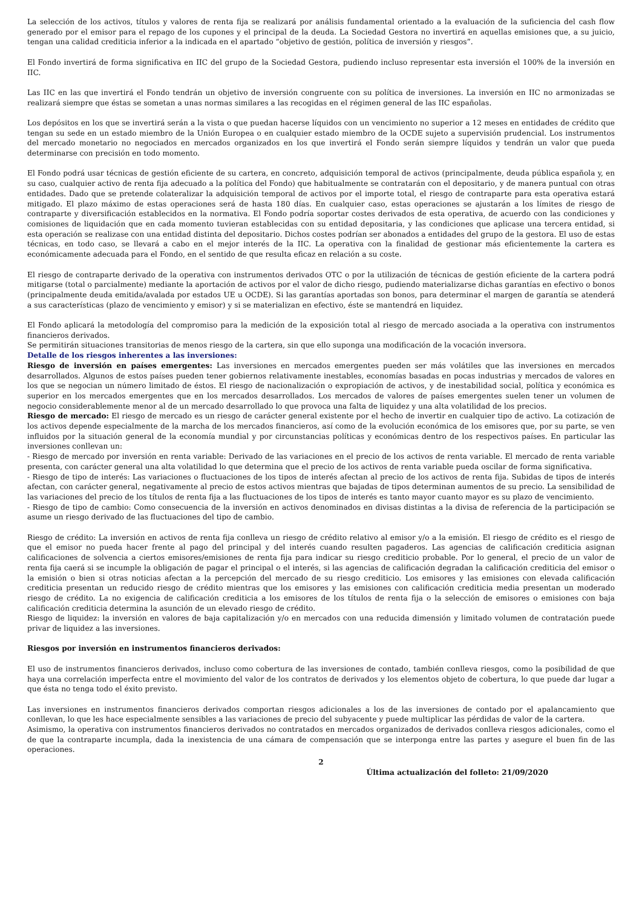La selección de los activos, títulos y valores de renta fija se realizará por análisis fundamental orientado a la evaluación de la suficiencia del cash flow generado por el emisor para el repago de los cupones y el principal de la deuda. La Sociedad Gestora no invertirá en aquellas emisiones que, a su juicio, tengan una calidad crediticia inferior a la indicada en el apartado “objetivo de gestión, política de inversión y riesgos”.
El Fondo invertirá de forma significativa en IIC del grupo de la Sociedad Gestora, pudiendo incluso representar esta inversión el 100% de la inversión en IIC.
Las IIC en las que invertirá el Fondo tendrán un objetivo de inversión congruente con su política de inversiones. La inversión en IIC no armonizadas se realizará siempre que éstas se sometan a unas normas similares a las recogidas en el régimen general de las IIC españolas.
Los depósitos en los que se invertirá serán a la vista o que puedan hacerse líquidos con un vencimiento no superior a 12 meses en entidades de crédito que tengan su sede en un estado miembro de la Unión Europea o en cualquier estado miembro de la OCDE sujeto a supervisión prudencial. Los instrumentos del mercado monetario no negociados en mercados organizados en los que invertirá el Fondo serán siempre líquidos y tendrán un valor que pueda determinarse con precisión en todo momento.
El Fondo podrá usar técnicas de gestión eficiente de su cartera, en concreto, adquisición temporal de activos (principalmente, deuda pública española y, en su caso, cualquier activo de renta fija adecuado a la política del Fondo) que habitualmente se contratarán con el depositario, y de manera puntual con otras entidades. Dado que se pretende colateralizar la adquisición temporal de activos por el importe total, el riesgo de contraparte para esta operativa estará mitigado. El plazo máximo de estas operaciones será de hasta 180 días. En cualquier caso, estas operaciones se ajustarán a los límites de riesgo de contraparte y diversificación establecidos en la normativa. El Fondo podría soportar costes derivados de esta operativa, de acuerdo con las condiciones y comisiones de liquidación que en cada momento tuvieran establecidas con su entidad depositaria, y las condiciones que aplicase una tercera entidad, si esta operación se realizase con una entidad distinta del depositario. Dichos costes podrían ser abonados a entidades del grupo de la gestora. El uso de estas técnicas, en todo caso, se llevará a cabo en el mejor interés de la IIC. La operativa con la finalidad de gestionar más eficientemente la cartera es económicamente adecuada para el Fondo, en el sentido de que resulta eficaz en relación a su coste.
El riesgo de contraparte derivado de la operativa con instrumentos derivados OTC o por la utilización de técnicas de gestión eficiente de la cartera podrá mitigarse (total o parcialmente) mediante la aportación de activos por el valor de dicho riesgo, pudiendo materializarse dichas garantías en efectivo o bonos (principalmente deuda emitida/avalada por estados UE u OCDE). Si las garantías aportadas son bonos, para determinar el margen de garantía se atenderá a sus características (plazo de vencimiento y emisor) y si se materializan en efectivo, éste se mantendrá en liquidez.
El Fondo aplicará la metodología del compromiso para la medición de la exposición total al riesgo de mercado asociada a la operativa con instrumentos financieros derivados.
Se permitirán situaciones transitorias de menos riesgo de la cartera, sin que ello suponga una modificación de la vocación inversora.
Detalle de los riesgos inherentes a las inversiones:
Riesgo de inversión en países emergentes: Las inversiones en mercados emergentes pueden ser más volátiles que las inversiones en mercados desarrollados. Algunos de estos países pueden tener gobiernos relativamente inestables, economías basadas en pocas industrias y mercados de valores en los que se negocian un número limitado de éstos. El riesgo de nacionalización o expropiación de activos, y de inestabilidad social, política y económica es superior en los mercados emergentes que en los mercados desarrollados. Los mercados de valores de países emergentes suelen tener un volumen de negocio considerablemente menor al de un mercado desarrollado lo que provoca una falta de liquidez y una alta volatilidad de los precios.
Riesgo de mercado: El riesgo de mercado es un riesgo de carácter general existente por el hecho de invertir en cualquier tipo de activo. La cotización de los activos depende especialmente de la marcha de los mercados financieros, así como de la evolución económica de los emisores que, por su parte, se ven influidos por la situación general de la economía mundial y por circunstancias políticas y económicas dentro de los respectivos países. En particular las inversiones conllevan un:
- Riesgo de mercado por inversión en renta variable: Derivado de las variaciones en el precio de los activos de renta variable. El mercado de renta variable presenta, con carácter general una alta volatilidad lo que determina que el precio de los activos de renta variable pueda oscilar de forma significativa.
- Riesgo de tipo de interés: Las variaciones o fluctuaciones de los tipos de interés afectan al precio de los activos de renta fija. Subidas de tipos de interés afectan, con carácter general, negativamente al precio de estos activos mientras que bajadas de tipos determinan aumentos de su precio. La sensibilidad de las variaciones del precio de los títulos de renta fija a las fluctuaciones de los tipos de interés es tanto mayor cuanto mayor es su plazo de vencimiento.
- Riesgo de tipo de cambio: Como consecuencia de la inversión en activos denominados en divisas distintas a la divisa de referencia de la participación se asume un riesgo derivado de las fluctuaciones del tipo de cambio.
Riesgo de crédito: La inversión en activos de renta fija conlleva un riesgo de crédito relativo al emisor y/o a la emisión. El riesgo de crédito es el riesgo de que el emisor no pueda hacer frente al pago del principal y del interés cuando resulten pagaderos. Las agencias de calificación crediticia asignan calificaciones de solvencia a ciertos emisores/emisiones de renta fija para indicar su riesgo crediticio probable. Por lo general, el precio de un valor de renta fija caerá si se incumple la obligación de pagar el principal o el interés, si las agencias de calificación degradan la calificación crediticia del emisor o la emisión o bien si otras noticias afectan a la percepción del mercado de su riesgo crediticio. Los emisores y las emisiones con elevada calificación crediticia presentan un reducido riesgo de crédito mientras que los emisores y las emisiones con calificación crediticia media presentan un moderado riesgo de crédito. La no exigencia de calificación crediticia a los emisores de los títulos de renta fija o la selección de emisores o emisiones con baja calificación crediticia determina la asunción de un elevado riesgo de crédito.
Riesgo de liquidez: la inversión en valores de baja capitalización y/o en mercados con una reducida dimensión y limitado volumen de contratación puede privar de liquidez a las inversiones.
Riesgos por inversión en instrumentos financieros derivados:
El uso de instrumentos financieros derivados, incluso como cobertura de las inversiones de contado, también conlleva riesgos, como la posibilidad de que haya una correlación imperfecta entre el movimiento del valor de los contratos de derivados y los elementos objeto de cobertura, lo que puede dar lugar a que ésta no tenga todo el éxito previsto.
Las inversiones en instrumentos financieros derivados comportan riesgos adicionales a los de las inversiones de contado por el apalancamiento que conllevan, lo que les hace especialmente sensibles a las variaciones de precio del subyacente y puede multiplicar las pérdidas de valor de la cartera.
Asimismo, la operativa con instrumentos financieros derivados no contratados en mercados organizados de derivados conlleva riesgos adicionales, como el de que la contraparte incumpla, dada la inexistencia de una cámara de compensación que se interponga entre las partes y asegure el buen fin de las operaciones.
2
Última actualización del folleto: 21/09/2020